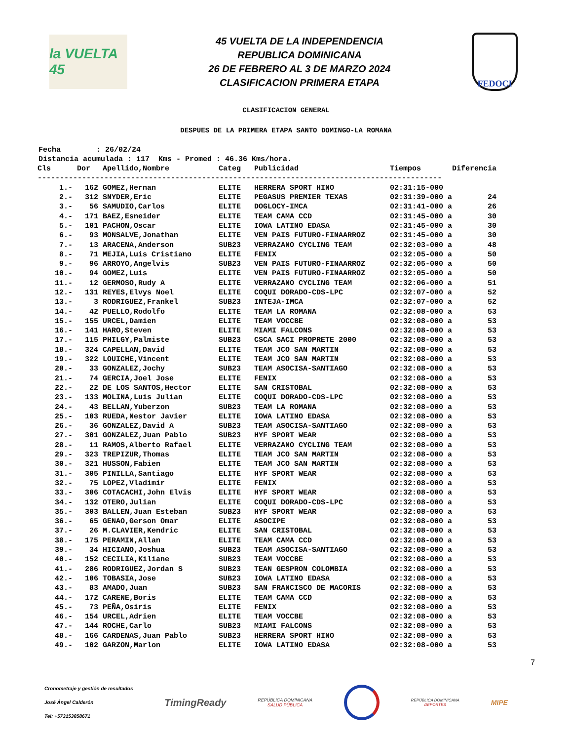la VUELTA 45
45 VUELTA DE LA INDEPENDENCIA
REPUBLICA DOMINICANA
26 DE FEBRERO AL 3 DE MARZO 2024
CLASIFICACION PRIMERA ETAPA
FEDOCI
CLASIFICACION GENERAL
DESPUES DE LA PRIMERA ETAPA SANTO DOMINGO-LA ROMANA
Fecha : 26/02/24 Distancia acumulada : 117 Kms - Promed : 46.36 Kms/hora.
| Cls | Dor | Apellido,Nombre | Categ | Publicidad | Tiempos | Diferencia |
| --- | --- | --- | --- | --- | --- | --- |
| ------------------------------------------------------------------------------------------- | | | | | | |
| 1.- | 162 | GOMEZ,Hernan | ELITE | HERRERA SPORT HINO | 02:31:15-000 | |
| 2.- | 312 | SNYDER,Eric | ELITE | PEGASUS PREMIER TEXAS | 02:31:39-000 a | 24 |
| 3.- | 56 | SAMUDIO,Carlos | ELITE | DOGLOCY-IMCA | 02:31:41-000 a | 26 |
| 4.- | 171 | BAEZ,Esneider | ELITE | TEAM CAMA CCD | 02:31:45-000 a | 30 |
| 5.- | 101 | PACHON,Oscar | ELITE | IOWA LATINO EDASA | 02:31:45-000 a | 30 |
| 6.- | 93 | MONSALVE,Jonathan | ELITE | VEN PAIS FUTURO-FINAARROZ | 02:31:45-000 a | 30 |
| 7.- | 13 | ARACENA,Anderson | SUB23 | VERRAZANO CYCLING TEAM | 02:32:03-000 a | 48 |
| 8.- | 71 | MEJIA,Luis Cristiano | ELITE | FENIX | 02:32:05-000 a | 50 |
| 9.- | 96 | ARROYO,Angelvis | SUB23 | VEN PAIS FUTURO-FINAARROZ | 02:32:05-000 a | 50 |
| 10.- | 94 | GOMEZ,Luis | ELITE | VEN PAIS FUTURO-FINAARROZ | 02:32:05-000 a | 50 |
| 11.- | 12 | GERMOSO,Rudy A | ELITE | VERRAZANO CYCLING TEAM | 02:32:06-000 a | 51 |
| 12.- | 131 | REYES,Elvys Noel | ELITE | COQUI DORADO-CDS-LPC | 02:32:07-000 a | 52 |
| 13.- | 3 | RODRIGUEZ,Frankel | SUB23 | INTEJA-IMCA | 02:32:07-000 a | 52 |
| 14.- | 42 | PUELLO,Rodolfo | ELITE | TEAM LA ROMANA | 02:32:08-000 a | 53 |
| 15.- | 155 | URCEL,Damien | ELITE | TEAM VOCCBE | 02:32:08-000 a | 53 |
| 16.- | 141 | HARO,Steven | ELITE | MIAMI FALCONS | 02:32:08-000 a | 53 |
| 17.- | 115 | PHILGY,Palmiste | SUB23 | CSCA SACI PROPRETE 2000 | 02:32:08-000 a | 53 |
| 18.- | 324 | CAPELLAN,David | ELITE | TEAM JCO SAN MARTIN | 02:32:08-000 a | 53 |
| 19.- | 322 | LOUICHE,Vincent | ELITE | TEAM JCO SAN MARTIN | 02:32:08-000 a | 53 |
| 20.- | 33 | GONZALEZ,Jochy | SUB23 | TEAM ASOCISA-SANTIAGO | 02:32:08-000 a | 53 |
| 21.- | 74 | GERCIA,Joel Jose | ELITE | FENIX | 02:32:08-000 a | 53 |
| 22.- | 22 | DE LOS SANTOS,Hector | ELITE | SAN CRISTOBAL | 02:32:08-000 a | 53 |
| 23.- | 133 | MOLINA,Luis Julian | ELITE | COQUI DORADO-CDS-LPC | 02:32:08-000 a | 53 |
| 24.- | 43 | BELLAN,Yuberzon | SUB23 | TEAM LA ROMANA | 02:32:08-000 a | 53 |
| 25.- | 103 | RUEDA,Nestor Javier | ELITE | IOWA LATINO EDASA | 02:32:08-000 a | 53 |
| 26.- | 36 | GONZALEZ,David A | SUB23 | TEAM ASOCISA-SANTIAGO | 02:32:08-000 a | 53 |
| 27.- | 301 | GONZALEZ,Juan Pablo | SUB23 | HYF SPORT WEAR | 02:32:08-000 a | 53 |
| 28.- | 11 | RAMOS,Alberto Rafael | ELITE | VERRAZANO CYCLING TEAM | 02:32:08-000 a | 53 |
| 29.- | 323 | TREPIZUR,Thomas | ELITE | TEAM JCO SAN MARTIN | 02:32:08-000 a | 53 |
| 30.- | 321 | HUSSON,Fabien | ELITE | TEAM JCO SAN MARTIN | 02:32:08-000 a | 53 |
| 31.- | 305 | PINILLA,Santiago | ELITE | HYF SPORT WEAR | 02:32:08-000 a | 53 |
| 32.- | 75 | LOPEZ,Vladimir | ELITE | FENIX | 02:32:08-000 a | 53 |
| 33.- | 306 | COTACACHI,John Elvis | ELITE | HYF SPORT WEAR | 02:32:08-000 a | 53 |
| 34.- | 132 | OTERO,Julian | ELITE | COQUI DORADO-CDS-LPC | 02:32:08-000 a | 53 |
| 35.- | 303 | BALLEN,Juan Esteban | SUB23 | HYF SPORT WEAR | 02:32:08-000 a | 53 |
| 36.- | 65 | GENAO,Gerson Omar | ELITE | ASOCIPE | 02:32:08-000 a | 53 |
| 37.- | 26 | M.CLAVIER,Kendric | ELITE | SAN CRISTOBAL | 02:32:08-000 a | 53 |
| 38.- | 175 | PERAMIN,Allan | ELITE | TEAM CAMA CCD | 02:32:08-000 a | 53 |
| 39.- | 34 | HICIANO,Joshua | SUB23 | TEAM ASOCISA-SANTIAGO | 02:32:08-000 a | 53 |
| 40.- | 152 | CECILIA,Kiliane | SUB23 | TEAM VOCCBE | 02:32:08-000 a | 53 |
| 41.- | 286 | RODRIGUEZ,Jordan S | SUB23 | TEAN GESPRON COLOMBIA | 02:32:08-000 a | 53 |
| 42.- | 106 | TOBASIA,Jose | SUB23 | IOWA LATINO EDASA | 02:32:08-000 a | 53 |
| 43.- | 83 | AMADO,Juan | SUB23 | SAN FRANCISCO DE MACORIS | 02:32:08-000 a | 53 |
| 44.- | 172 | CARENE,Boris | ELITE | TEAM CAMA CCD | 02:32:08-000 a | 53 |
| 45.- | 73 | PEÑA,Osiris | ELITE | FENIX | 02:32:08-000 a | 53 |
| 46.- | 154 | URCEL,Adrien | ELITE | TEAM VOCCBE | 02:32:08-000 a | 53 |
| 47.- | 144 | ROCHE,Carlo | SUB23 | MIAMI FALCONS | 02:32:08-000 a | 53 |
| 48.- | 166 | CARDENAS,Juan Pablo | SUB23 | HERRERA SPORT HINO | 02:32:08-000 a | 53 |
| 49.- | 102 | GARZON,Marlon | ELITE | IOWA LATINO EDASA | 02:32:08-000 a | 53 |
7
Cronometraje y gestión de resultados
José Ángel Calderón
Tel: +573153858671
TimingReady
REPÚBLICA DOMINICANA
SALUD PÚBLICA
REPÚBLICA DOMINICANA
DEPORTES
MIPE